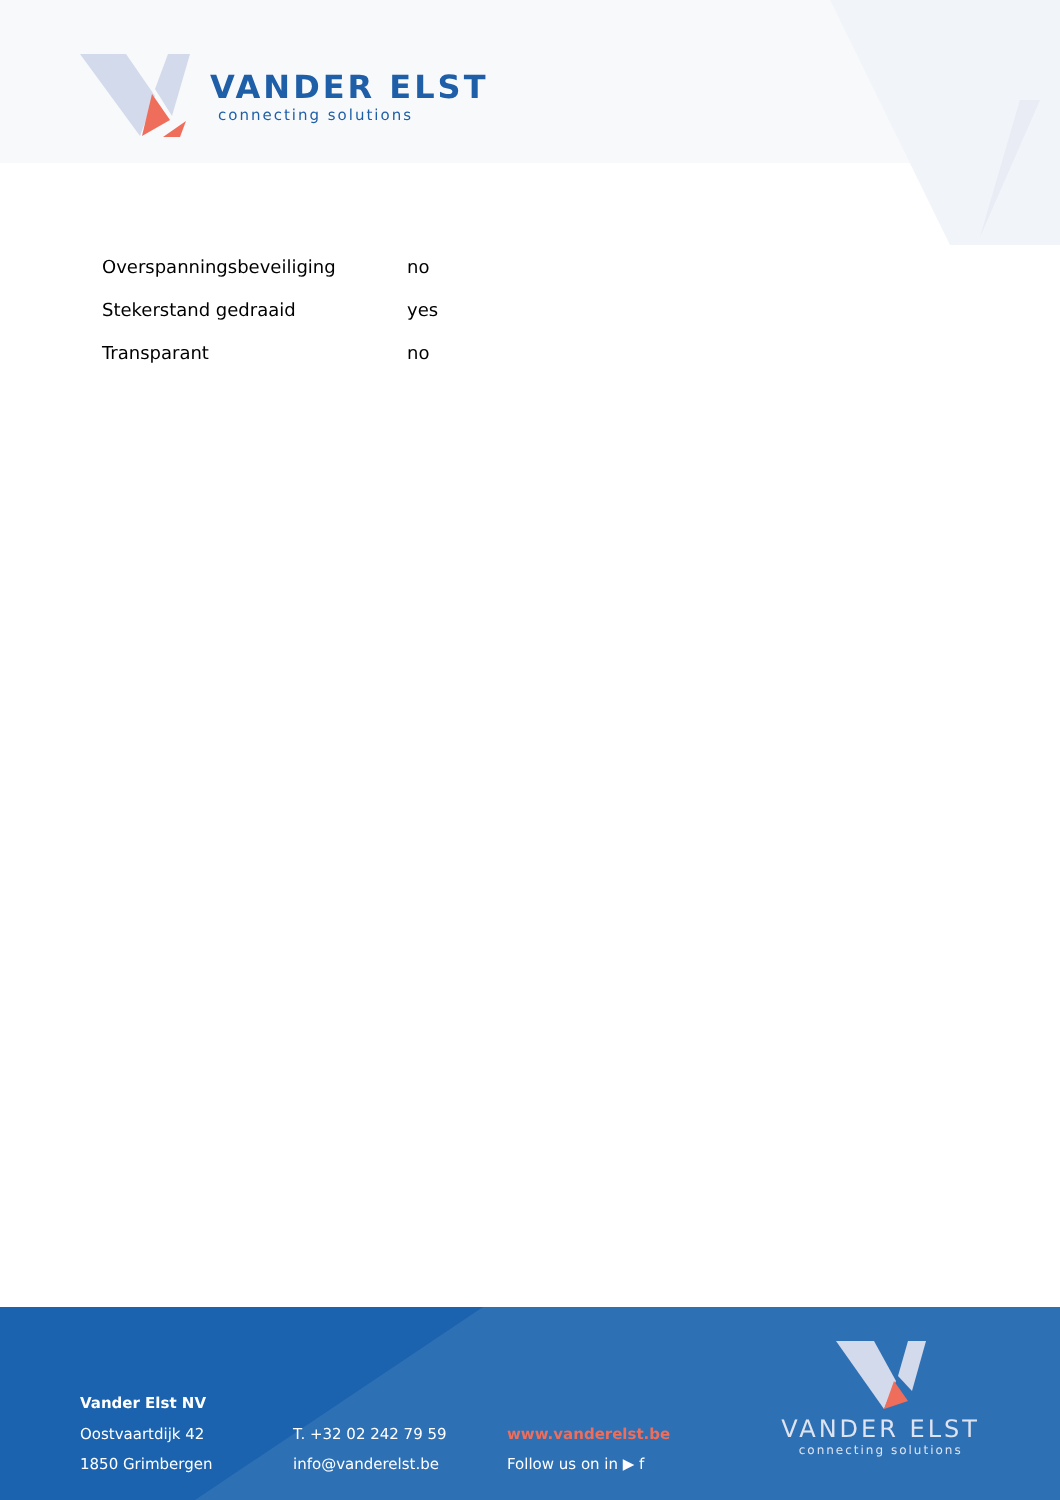VANDER ELST
connecting solutions
| Overspanningsbeveiliging | no |
| Stekerstand gedraaid | yes |
| Transparant | no |
Vander Elst NV
Oostvaartdijk 42
1850 Grimbergen
T. +32 02 242 79 59
info@vanderelst.be
www.vanderelst.be
Follow us on in ▶ f
VANDER ELST
connecting solutions